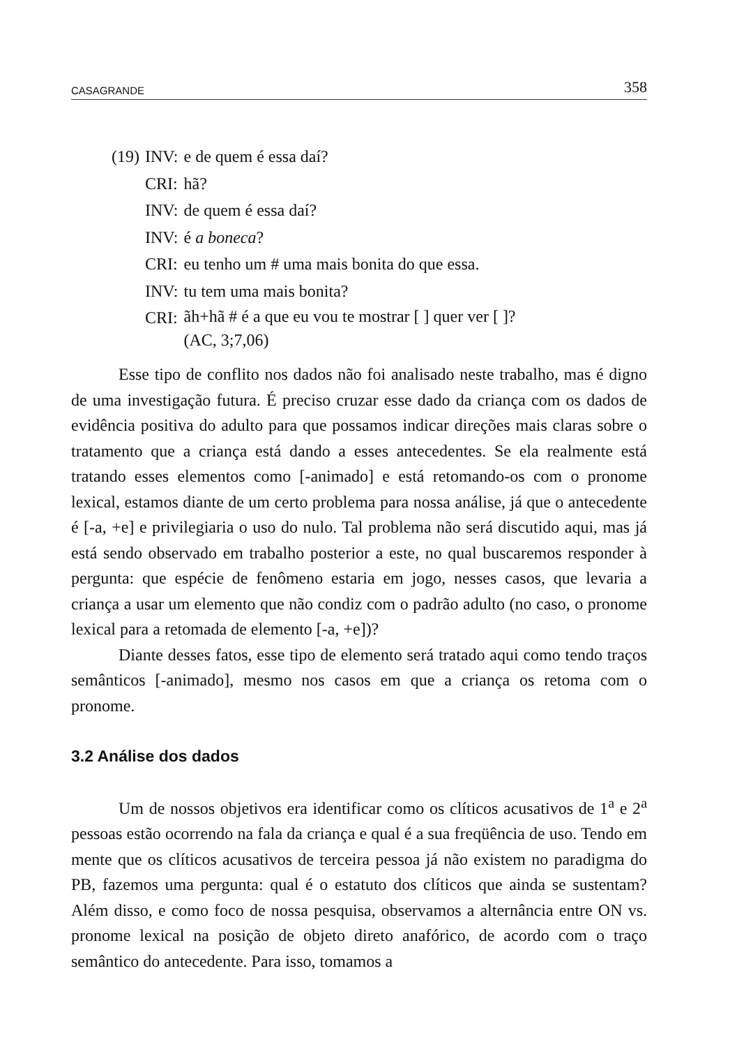CASAGRANDE 358
| (19) | INV: | e de quem é essa daí? |
| | CRI: | hã? |
| | INV: | de quem é essa daí? |
| | INV: | é a boneca ? |
| | CRI: | eu tenho um # uma mais bonita do que essa. |
| | INV: | tu tem uma mais bonita? |
| | CRI: | ãh+hã # é a que eu vou te mostrar [ ] quer ver [ ]? (AC, 3;7,06) |
Esse tipo de conflito nos dados não foi analisado neste trabalho, mas é digno de uma investigação futura. É preciso cruzar esse dado da criança com os dados de evidência positiva do adulto para que possamos indicar direções mais claras sobre o tratamento que a criança está dando a esses antecedentes. Se ela realmente está tratando esses elementos como [-animado] e está retomando-os com o pronome lexical, estamos diante de um certo problema para nossa análise, já que o antecedente é [-a, +e] e privilegiaria o uso do nulo. Tal problema não será discutido aqui, mas já está sendo observado em trabalho posterior a este, no qual buscaremos responder à pergunta: que espécie de fenômeno estaria em jogo, nesses casos, que levaria a criança a usar um elemento que não condiz com o padrão adulto (no caso, o pronome lexical para a retomada de elemento [-a, +e])?
Diante desses fatos, esse tipo de elemento será tratado aqui como tendo traços semânticos [-animado], mesmo nos casos em que a criança os retoma com o pronome.
3.2 Análise dos dados
Um de nossos objetivos era identificar como os clíticos acusativos de 1<sup>a</sup> e 2<sup>a</sup> pessoas estão ocorrendo na fala da criança e qual é a sua freqüência de uso. Tendo em mente que os clíticos acusativos de terceira pessoa já não existem no paradigma do PB, fazemos uma pergunta: qual é o estatuto dos clíticos que ainda se sustentam? Além disso, e como foco de nossa pesquisa, observamos a alternância entre ON vs. pronome lexical na posição de objeto direto anafórico, de acordo com o traço semântico do antecedente. Para isso, tomamos a